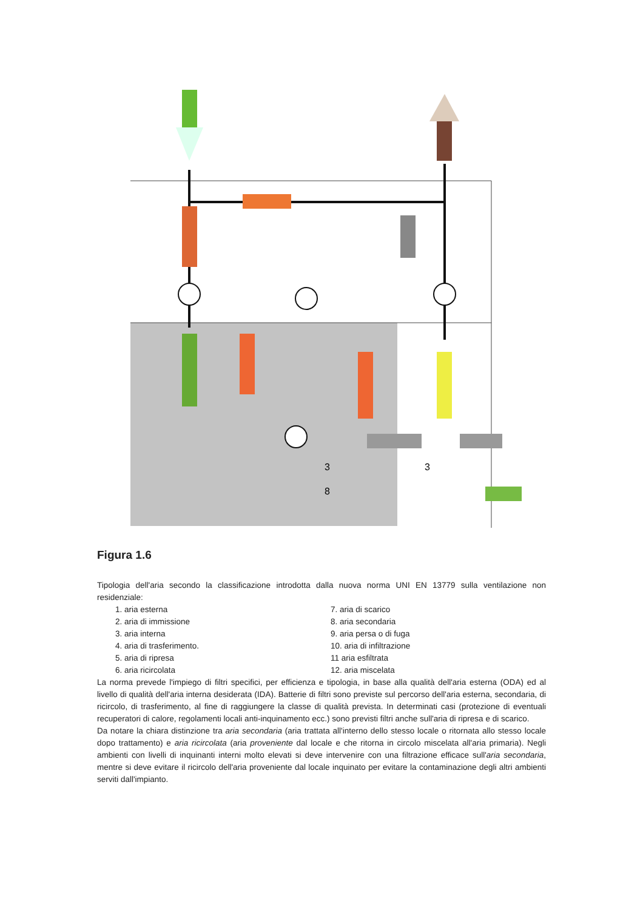3
3
8
Figura 1.6
Tipologia dell'aria secondo la classificazione introdotta dalla nuova norma UNI EN 13779 sulla ventilazione non residenziale:
1. aria esterna
2. aria di immissione
3. aria interna
4. aria di trasferimento.
5. aria di ripresa
6. aria ricircolata
7. aria di scarico
8. aria secondaria
9. aria persa o di fuga
10. aria di infiltrazione
11 aria esfiltrata
12. aria miscelata
La norma prevede l'impiego di filtri specifici, per efficienza e tipologia, in base alla qualità dell'aria esterna (ODA) ed al livello di qualità dell'aria interna desiderata (IDA). Batterie di filtri sono previste sul percorso dell'aria esterna, secondaria, di ricircolo, di trasferimento, al fine di raggiungere la classe di qualità prevista. In determinati casi (protezione di eventuali recuperatori di calore, regolamenti locali anti-inquinamento ecc.) sono previsti filtri anche sull'aria di ripresa e di scarico.
Da notare la chiara distinzione tra aria secondaria (aria trattata all'interno dello stesso locale o ritornata allo stesso locale dopo trattamento) e aria ricircolata (aria proveniente dal locale e che ritorna in circolo miscelata all'aria primaria). Negli ambienti con livelli di inquinanti interni molto elevati si deve intervenire con una filtrazione efficace sull'aria secondaria, mentre si deve evitare il ricircolo dell'aria proveniente dal locale inquinato per evitare la contaminazione degli altri ambienti serviti dall'impianto.